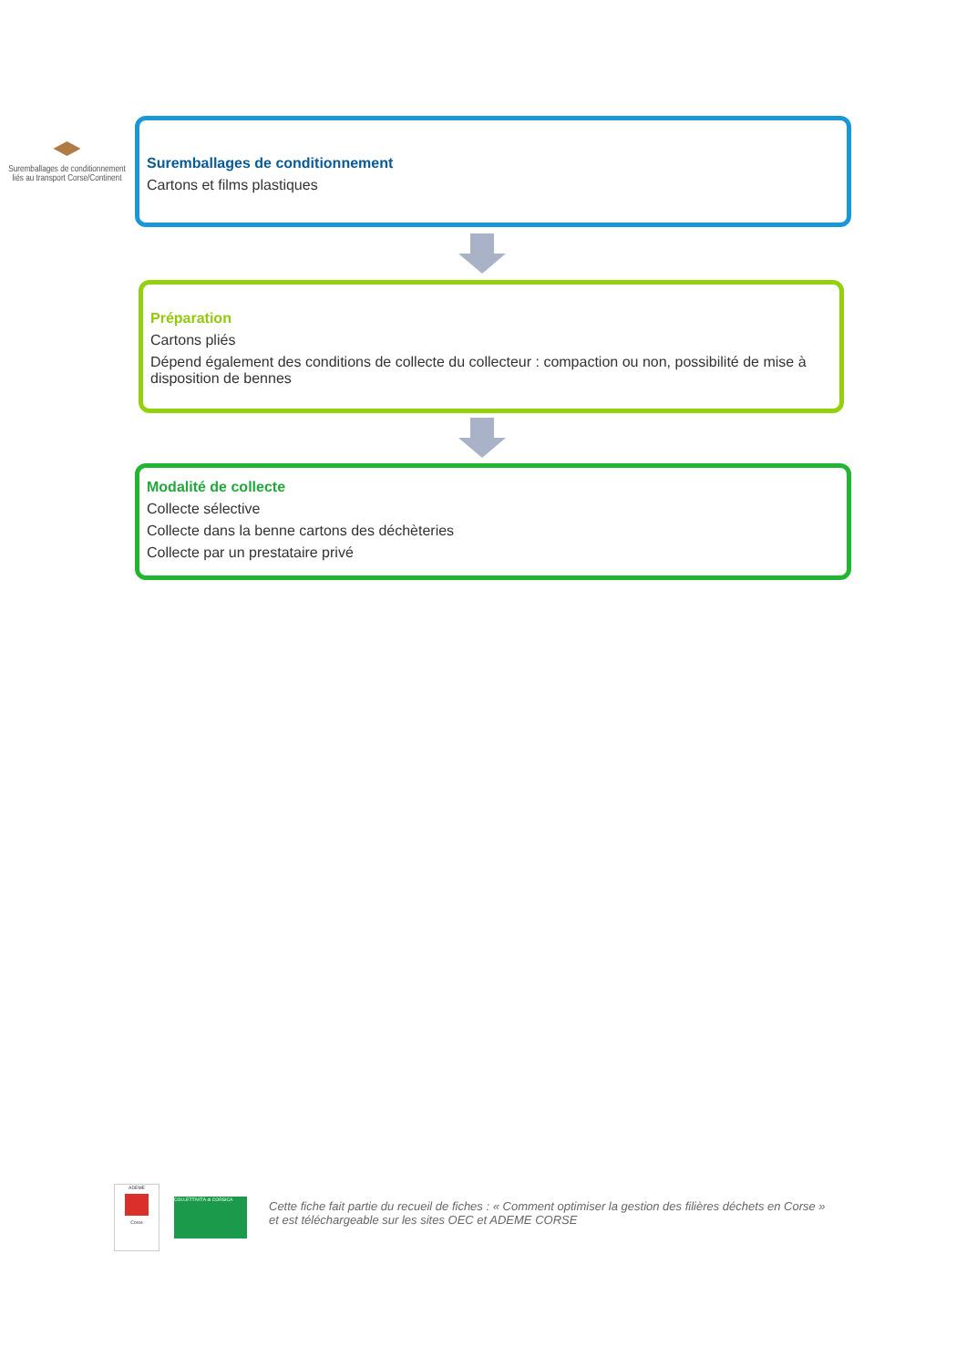Suremballages de conditionnement liés au transport Corse/Continent
Suremballages de conditionnement
Cartons et films plastiques
Préparation
Cartons pliés
Dépend également des conditions de collecte du collecteur : compaction ou non, possibilité de mise à disposition de bennes
Modalité de collecte
Collecte sélective
Collecte dans la benne cartons des déchèteries
Collecte par un prestataire privé
ADEME
Corse
COLLETTIVITÀ di CORSICA
Cette fiche fait partie du recueil de fiches : « Comment optimiser la gestion des filières déchets en Corse »
et est téléchargeable sur les sites OEC et ADEME CORSE